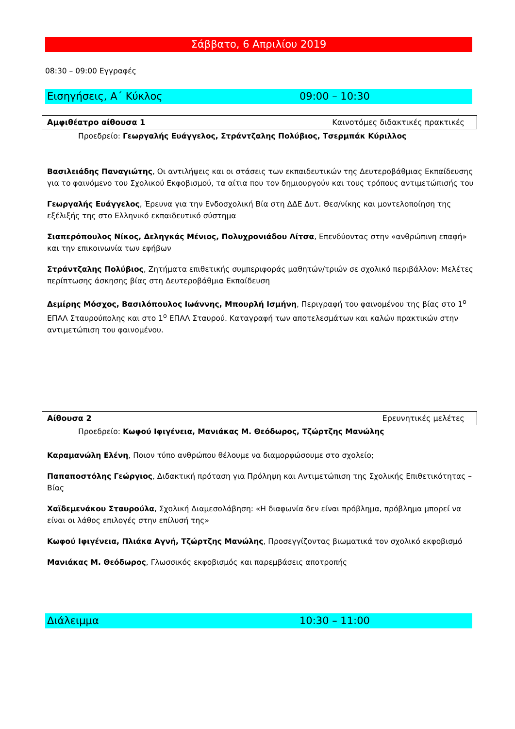Σάββατο, 6 Απριλίου 2019
08:30 – 09:00 Εγγραφές
Εισηγήσεις, Α΄ Κύκλος 09:00 – 10:30
Αμφιθέατρο αίθουσα 1 Καινοτόμες διδακτικές πρακτικές
Προεδρείο: Γεωργαλής Ευάγγελος, Στράντζαλης Πολύβιος, Τσερμπάκ Κύριλλος
Βασιλειάδης Παναγιώτης, Οι αντιλήψεις και οι στάσεις των εκπαιδευτικών της Δευτεροβάθμιας Εκπαίδευσης για το φαινόμενο του Σχολικού Εκφοβισμού, τα αίτια που τον δημιουργούν και τους τρόπους αντιμετώπισής του
Γεωργαλής Ευάγγελος, Έρευνα για την Ενδοσχολική Βία στη ΔΔΕ Δυτ. Θεσ/νίκης και μοντελοποίηση της εξέλιξής της στο Ελληνικό εκπαιδευτικό σύστημα
Σιαπερόπουλος Νίκος, Δεληγκάς Μένιος, Πολυχρονιάδου Λίτσα, Επενδύοντας στην «ανθρώπινη επαφή» και την επικοινωνία των εφήβων
Στράντζαλης Πολύβιος, Ζητήματα επιθετικής συμπεριφοράς μαθητών/τριών σε σχολικό περιβάλλον: Μελέτες περίπτωσης άσκησης βίας στη Δευτεροβάθμια Εκπαίδευση
Δεμίρης Μόσχος, Βασιλόπουλος Ιωάννης, Μπουρλή Ισμήνη, Περιγραφή του φαινομένου της βίας στο 1<sup>ο</sup> ΕΠΑΛ Σταυρούπολης και στο 1<sup>ο</sup> ΕΠΑΛ Σταυρού. Καταγραφή των αποτελεσμάτων και καλών πρακτικών στην αντιμετώπιση του φαινομένου.
Αίθουσα 2 Ερευνητικές μελέτες
Προεδρείο: Κωφού Ιφιγένεια, Μανιάκας Μ. Θεόδωρος, Τζώρτζης Μανώλης
Καραμανώλη Ελένη, Ποιον τύπο ανθρώπου θέλουμε να διαμορφώσουμε στο σχολείο;
Παπαποστόλης Γεώργιος, Διδακτική πρόταση για Πρόληψη και Αντιμετώπιση της Σχολικής Επιθετικότητας – Βίας
Χαϊδεμενάκου Σταυρούλα, Σχολική Διαμεσολάβηση: «Η διαφωνία δεν είναι πρόβλημα, πρόβλημα μπορεί να είναι οι λάθος επιλογές στην επίλυσή της»
Κωφού Ιφιγένεια, Πλιάκα Αγνή, Τζώρτζης Μανώλης, Προσεγγίζοντας βιωματικά τον σχολικό εκφοβισμό
Μανιάκας Μ. Θεόδωρος, Γλωσσικός εκφοβισμός και παρεμβάσεις αποτροπής
Διάλειμμα 10:30 – 11:00